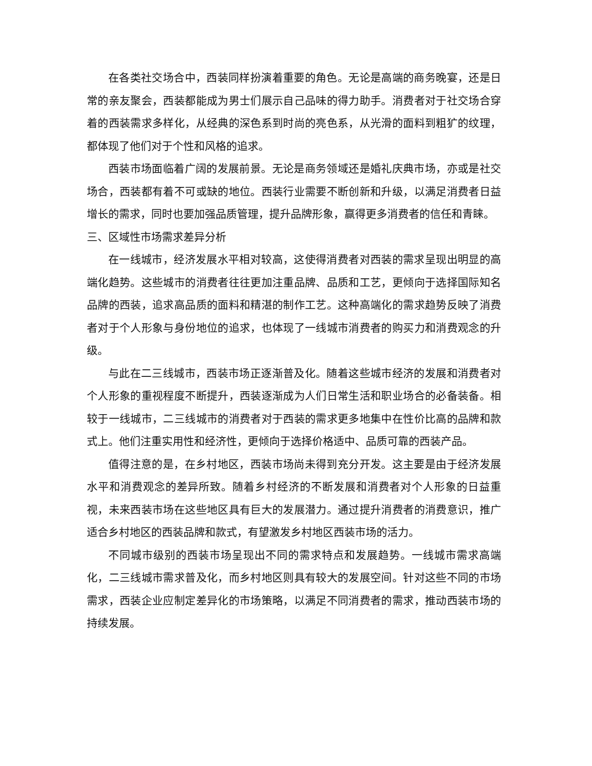在各类社交场合中，西装同样扮演着重要的角色。无论是高端的商务晚宴，还是日常的亲友聚会，西装都能成为男士们展示自己品味的得力助手。消费者对于社交场合穿着的西装需求多样化，从经典的深色系到时尚的亮色系，从光滑的面料到粗犷的纹理，都体现了他们对于个性和风格的追求。
西装市场面临着广阔的发展前景。无论是商务领域还是婚礼庆典市场，亦或是社交场合，西装都有着不可或缺的地位。西装行业需要不断创新和升级，以满足消费者日益增长的需求，同时也要加强品质管理，提升品牌形象，赢得更多消费者的信任和青睐。
三、区域性市场需求差异分析
在一线城市，经济发展水平相对较高，这使得消费者对西装的需求呈现出明显的高端化趋势。这些城市的消费者往往更加注重品牌、品质和工艺，更倾向于选择国际知名品牌的西装，追求高品质的面料和精湛的制作工艺。这种高端化的需求趋势反映了消费者对于个人形象与身份地位的追求，也体现了一线城市消费者的购买力和消费观念的升级。
与此在二三线城市，西装市场正逐渐普及化。随着这些城市经济的发展和消费者对个人形象的重视程度不断提升，西装逐渐成为人们日常生活和职业场合的必备装备。相较于一线城市，二三线城市的消费者对于西装的需求更多地集中在性价比高的品牌和款式上。他们注重实用性和经济性，更倾向于选择价格适中、品质可靠的西装产品。
值得注意的是，在乡村地区，西装市场尚未得到充分开发。这主要是由于经济发展水平和消费观念的差异所致。随着乡村经济的不断发展和消费者对个人形象的日益重视，未来西装市场在这些地区具有巨大的发展潜力。通过提升消费者的消费意识，推广适合乡村地区的西装品牌和款式，有望激发乡村地区西装市场的活力。
不同城市级别的西装市场呈现出不同的需求特点和发展趋势。一线城市需求高端化，二三线城市需求普及化，而乡村地区则具有较大的发展空间。针对这些不同的市场需求，西装企业应制定差异化的市场策略，以满足不同消费者的需求，推动西装市场的持续发展。